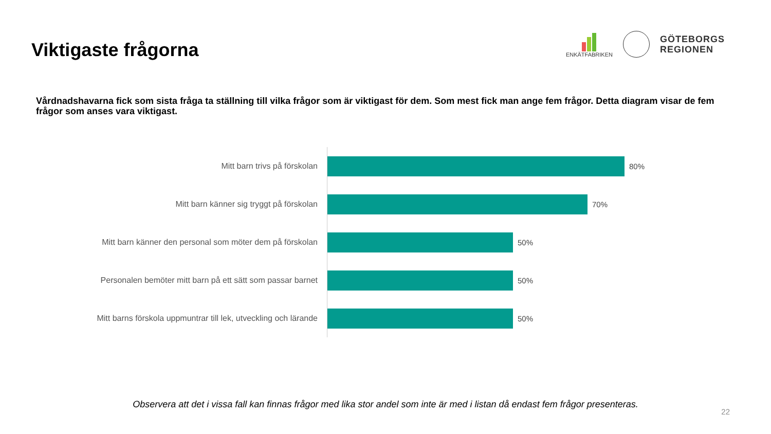Viktigaste frågorna
ENKÄTFABRIKEN
GÖTEBORGS
REGIONEN
Vårdnadshavarna fick som sista fråga ta ställning till vilka frågor som är viktigast för dem. Som mest fick man ange fem frågor. Detta diagram visar de fem frågor som anses vara viktigast.
Mitt barn trivs på förskolan
80%
Mitt barn känner sig tryggt på förskolan
70%
Mitt barn känner den personal som möter dem på förskolan
50%
Personalen bemöter mitt barn på ett sätt som passar barnet
50%
Mitt barns förskola uppmuntrar till lek, utveckling och lärande
50%
Observera att det i vissa fall kan finnas frågor med lika stor andel som inte är med i listan då endast fem frågor presenteras.
22